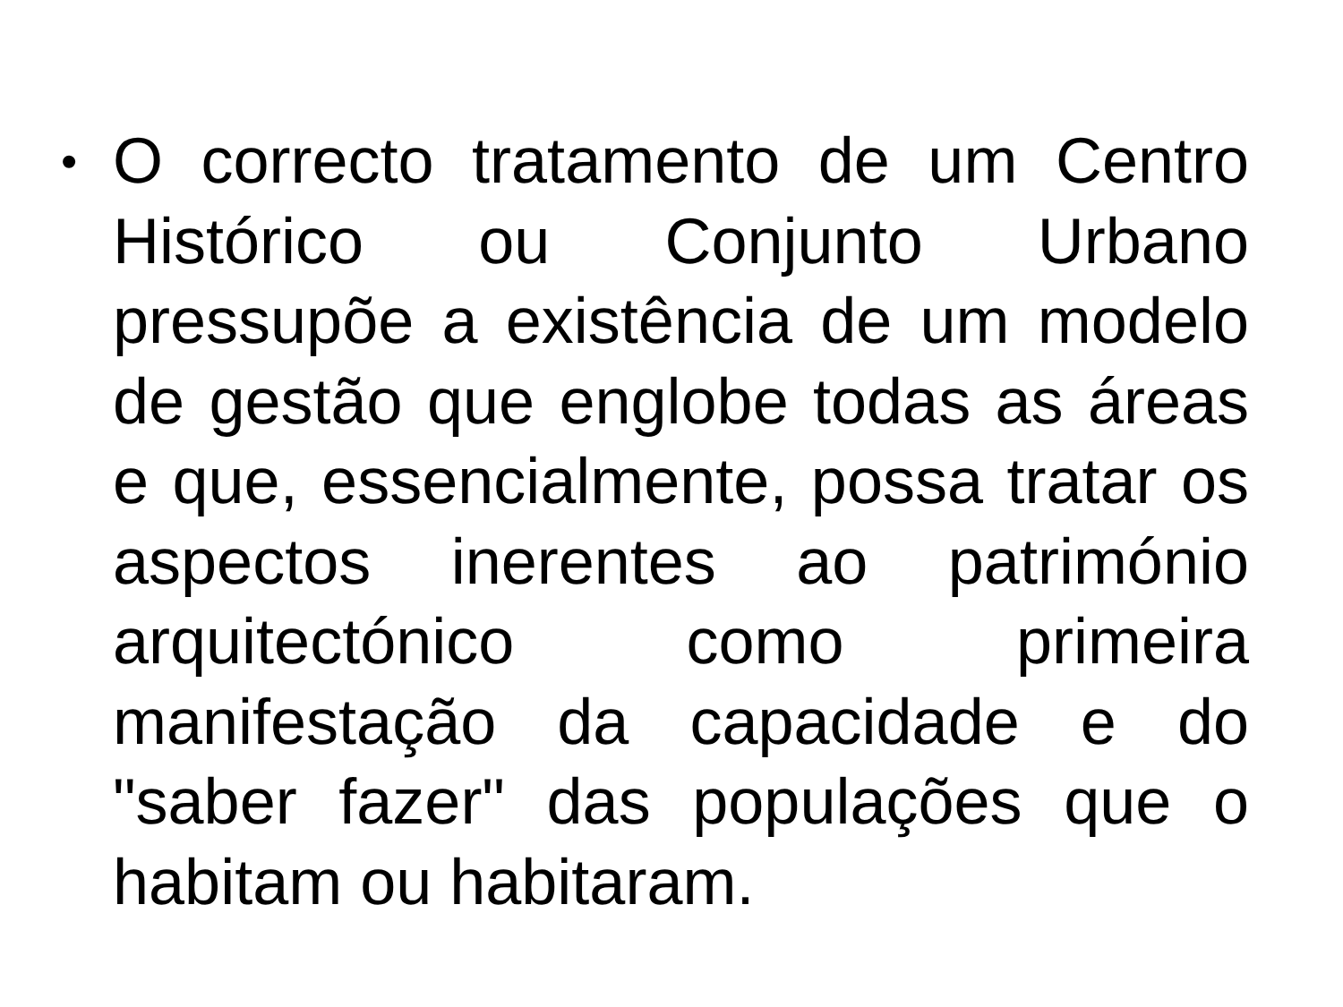•
O correcto tratamento de um Centro Histórico ou Conjunto Urbano pressupõe a existência de um modelo de gestão que englobe todas as áreas e que, essencialmente, possa tratar os aspectos inerentes ao património arquitectónico como primeira manifestação da capacidade e do "saber fazer" das populações que o habitam ou habitaram.